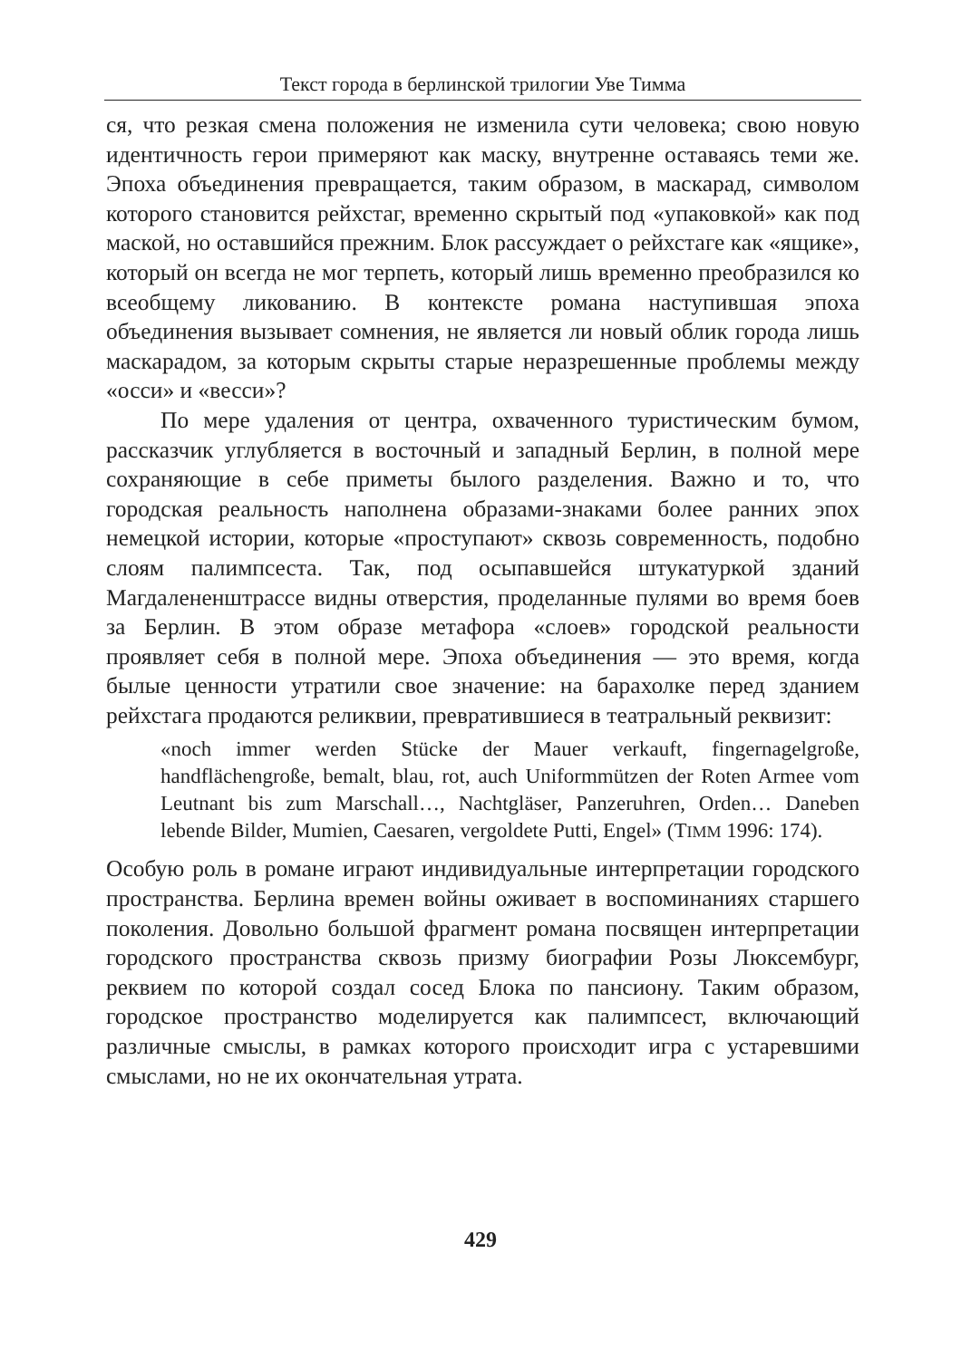Текст города в берлинской трилогии Уве Тимма
ся, что резкая смена положения не изменила сути человека; свою новую идентичность герои примеряют как маску, внутренне оставаясь теми же. Эпоха объединения превращается, таким образом, в маскарад, символом которого становится рейхстаг, временно скрытый под «упаковкой» как под маской, но оставшийся прежним. Блок рассуждает о рейхстаге как «ящике», который он всегда не мог терпеть, который лишь временно преобразился ко всеобщему ликованию. В контексте романа наступившая эпоха объединения вызывает сомнения, не является ли новый облик города лишь маскарадом, за которым скрыты старые неразрешенные проблемы между «осси» и «весси»?
По мере удаления от центра, охваченного туристическим бумом, рассказчик углубляется в восточный и западный Берлин, в полной мере сохраняющие в себе приметы былого разделения. Важно и то, что городская реальность наполнена образами-знаками более ранних эпох немецкой истории, которые «проступают» сквозь современность, подобно слоям палимпсеста. Так, под осыпавшейся штукатуркой зданий Магдалененштрассе видны отверстия, проделанные пулями во время боев за Берлин. В этом образе метафора «слоев» городской реальности проявляет себя в полной мере. Эпоха объединения — это время, когда былые ценности утратили свое значение: на барахолке перед зданием рейхстага продаются реликвии, превратившиеся в театральный реквизит:
«noch immer werden Stücke der Mauer verkauft, fingernagelgroße, handflächengroße, bemalt, blau, rot, auch Uniformmützen der Roten Armee vom Leutnant bis zum Marschall…, Nachtgläser, Panzeruhren, Orden… Daneben lebende Bilder, Mumien, Caesaren, vergoldete Putti, Engel» (TIMM 1996: 174).
Особую роль в романе играют индивидуальные интерпретации городского пространства. Берлина времен войны оживает в воспоминаниях старшего поколения. Довольно большой фрагмент романа посвящен интерпретации городского пространства сквозь призму биографии Розы Люксембург, реквием по которой создал сосед Блока по пансиону. Таким образом, городское пространство моделируется как палимпсест, включающий различные смыслы, в рамках которого происходит игра с устаревшими смыслами, но не их окончательная утрата.
429